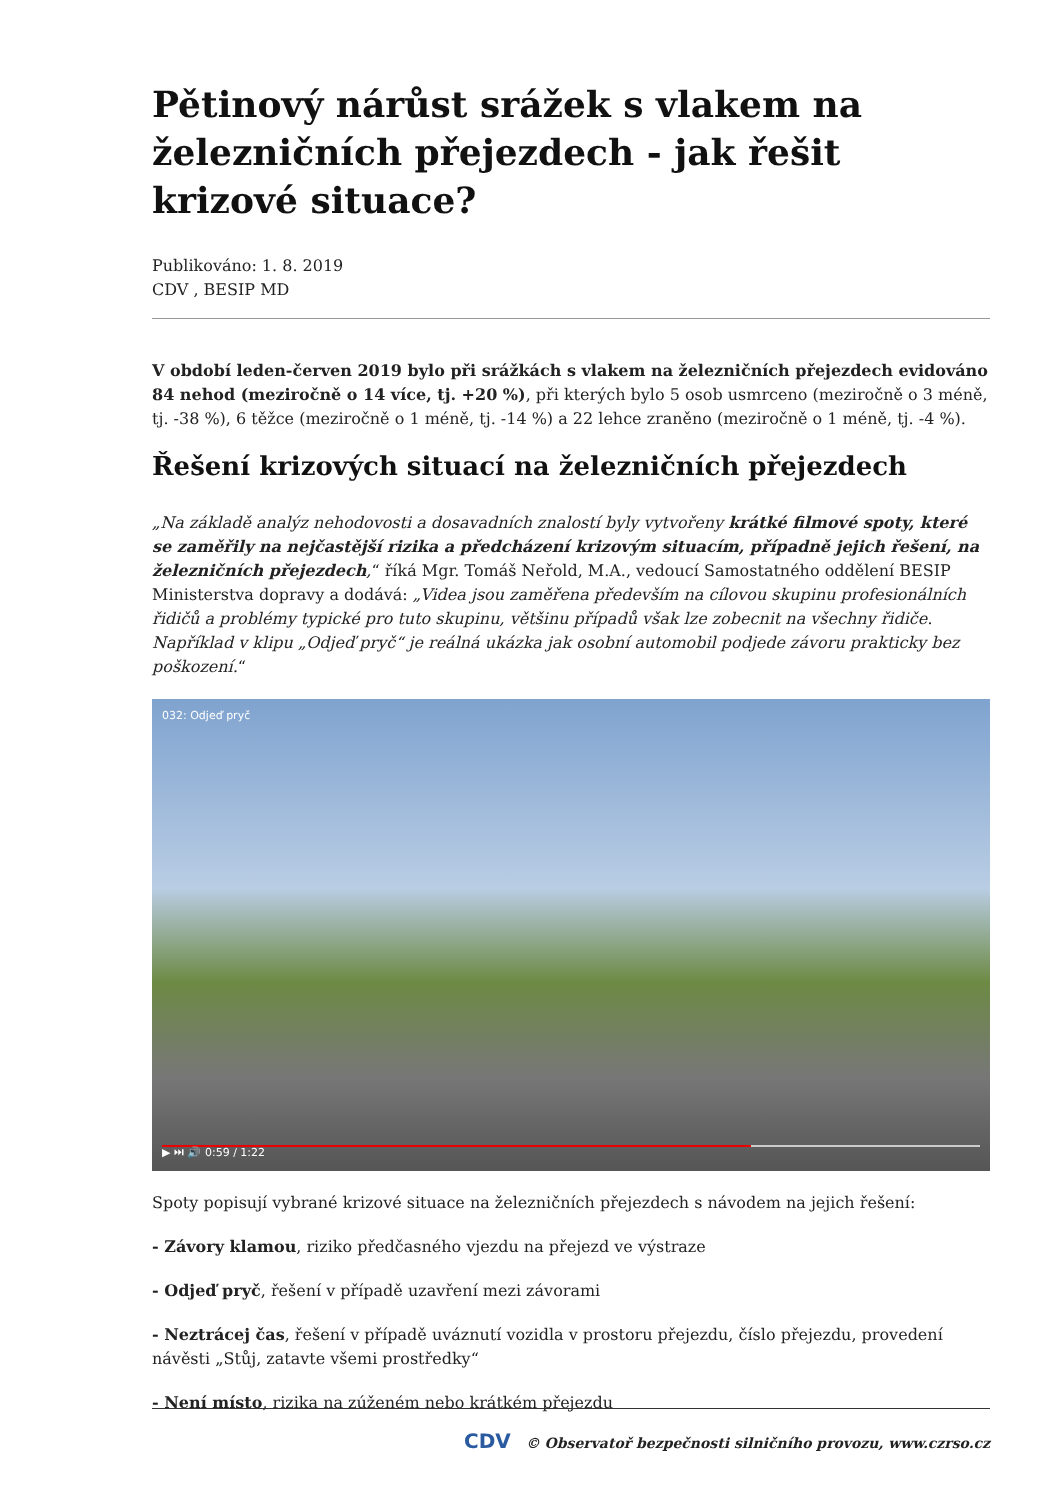Pětinový nárůst srážek s vlakem na železničních přejezdech - jak řešit krizové situace?
Publikováno: 1. 8. 2019
CDV , BESIP MD
V období leden-červen 2019 bylo při srážkách s vlakem na železničních přejezdech evidováno 84 nehod (meziročně o 14 více, tj. +20 %), při kterých bylo 5 osob usmrceno (meziročně o 3 méně, tj. -38 %), 6 těžce (meziročně o 1 méně, tj. -14 %) a 22 lehce zraněno (meziročně o 1 méně, tj. -4 %).
Řešení krizových situací na železničních přejezdech
„Na základě analýz nehodovosti a dosavadních znalostí byly vytvořeny krátké filmové spoty, které se zaměřily na nejčastější rizika a předcházení krizovým situacím, případně jejich řešení, na železničních přejezdech,“ říká Mgr. Tomáš Neřold, M.A., vedoucí Samostatného oddělení BESIP Ministerstva dopravy a dodává: „Videa jsou zaměřena především na cílovou skupinu profesionálních řidičů a problémy typické pro tuto skupinu, většinu případů však lze zobecnit na všechny řidiče. Například v klipu „Odjeď pryč“ je reálná ukázka jak osobní automobil podjede závoru prakticky bez poškození.“
032: Odjeď pryč
▶ ⏭ 🔊 0:59 / 1:22
Spoty popisují vybrané krizové situace na železničních přejezdech s návodem na jejich řešení:
- Závory klamou, riziko předčasného vjezdu na přejezd ve výstraze
- Odjeď pryč, řešení v případě uzavření mezi závorami
- Neztrácej čas, řešení v případě uváznutí vozidla v prostoru přejezdu, číslo přejezdu, provedení návěsti „Stůj, zatavte všemi prostředky“
- Není místo, rizika na zúženém nebo krátkém přejezdu
CDV © Observatoř bezpečnosti silničního provozu, www.czrso.cz